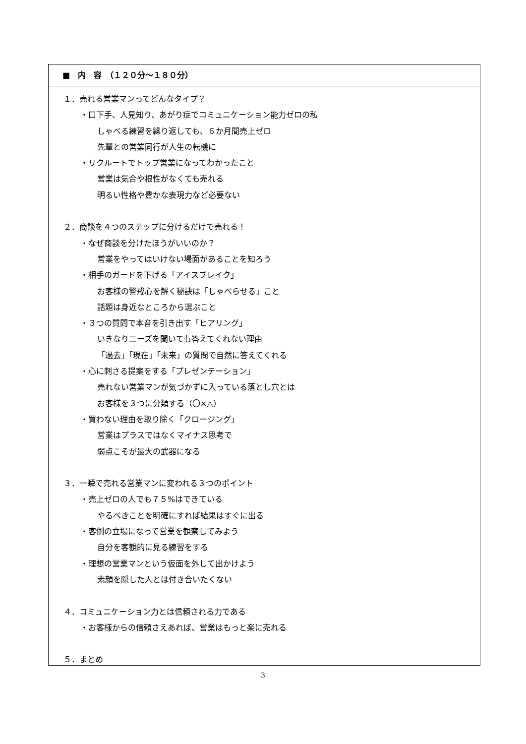■　内　容　（１２０分～１８０分）
１．売れる営業マンってどんなタイプ？
・口下手、人見知り、あがり症でコミュニケーション能力ゼロの私
しゃべる練習を繰り返しても、６か月間売上ゼロ
先輩との営業同行が人生の転機に
・リクルートでトップ営業になってわかったこと
営業は気合や根性がなくても売れる
明るい性格や豊かな表現力など必要ない
２．商談を４つのステップに分けるだけで売れる！
・なぜ商談を分けたほうがいいのか？
営業をやってはいけない場面があることを知ろう
・相手のガードを下げる「アイスブレイク」
お客様の警戒心を解く秘訣は「しゃべらせる」こと
話題は身近なところから選ぶこと
・３つの質問で本音を引き出す「ヒアリング」
いきなりニーズを聞いても答えてくれない理由
「過去」「現在」「未来」の質問で自然に答えてくれる
・心に刺さる提案をする「プレゼンテーション」
売れない営業マンが気づかずに入っている落とし穴とは
お客様を３つに分類する（〇×△）
・買わない理由を取り除く「クロージング」
営業はプラスではなくマイナス思考で
弱点こそが最大の武器になる
３．一瞬で売れる営業マンに変われる３つのポイント
・売上ゼロの人でも７５%はできている
やるべきことを明確にすれば結果はすぐに出る
・客側の立場になって営業を観察してみよう
自分を客観的に見る練習をする
・理想の営業マンという仮面を外して出かけよう
素顔を隠した人とは付き合いたくない
４．コミュニケーション力とは信頼される力である
・お客様からの信頼さえあれば、営業はもっと楽に売れる
５．まとめ
3